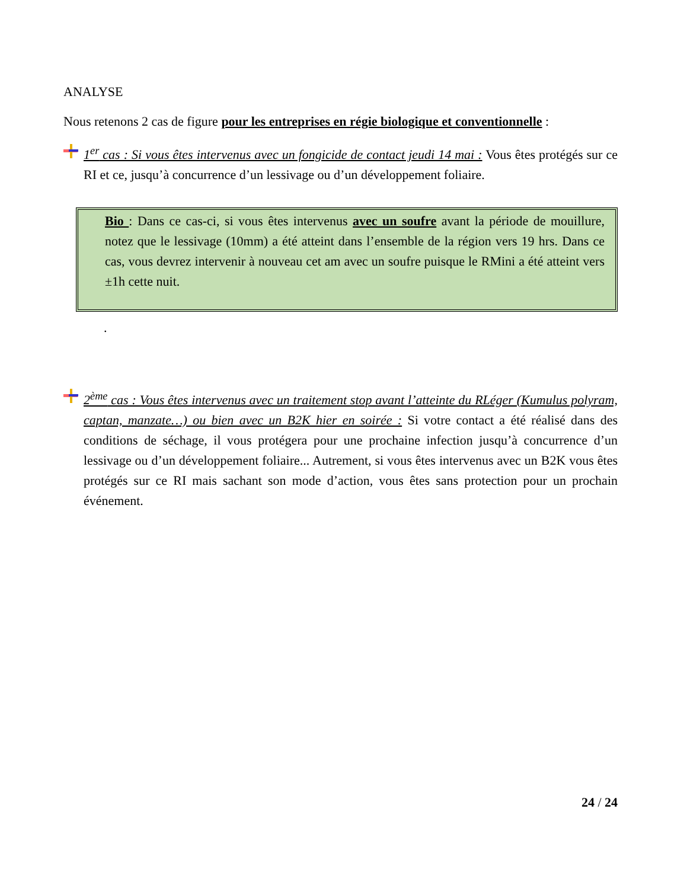ANALYSE
Nous retenons 2 cas de figure pour les entreprises en régie biologique et conventionnelle :
1<sup>er</sup> cas : Si vous êtes intervenus avec un fongicide de contact jeudi 14 mai : Vous êtes protégés sur ce RI et ce, jusqu’à concurrence d’un lessivage ou d’un développement foliaire.
Bio : Dans ce cas-ci, si vous êtes intervenus avec un soufre avant la période de mouillure, notez que le lessivage (10mm) a été atteint dans l’ensemble de la région vers 19 hrs. Dans ce cas, vous devrez intervenir à nouveau cet am avec un soufre puisque le RMini a été atteint vers ±1h cette nuit.
.
2<sup>ème</sup> cas : Vous êtes intervenus avec un traitement stop avant l’atteinte du RLéger (Kumulus polyram, captan, manzate…) ou bien avec un B2K hier en soirée : Si votre contact a été réalisé dans des conditions de séchage, il vous protégera pour une prochaine infection jusqu’à concurrence d’un lessivage ou d’un développement foliaire... Autrement, si vous êtes intervenus avec un B2K vous êtes protégés sur ce RI mais sachant son mode d’action, vous êtes sans protection pour un prochain événement.
24 / 24